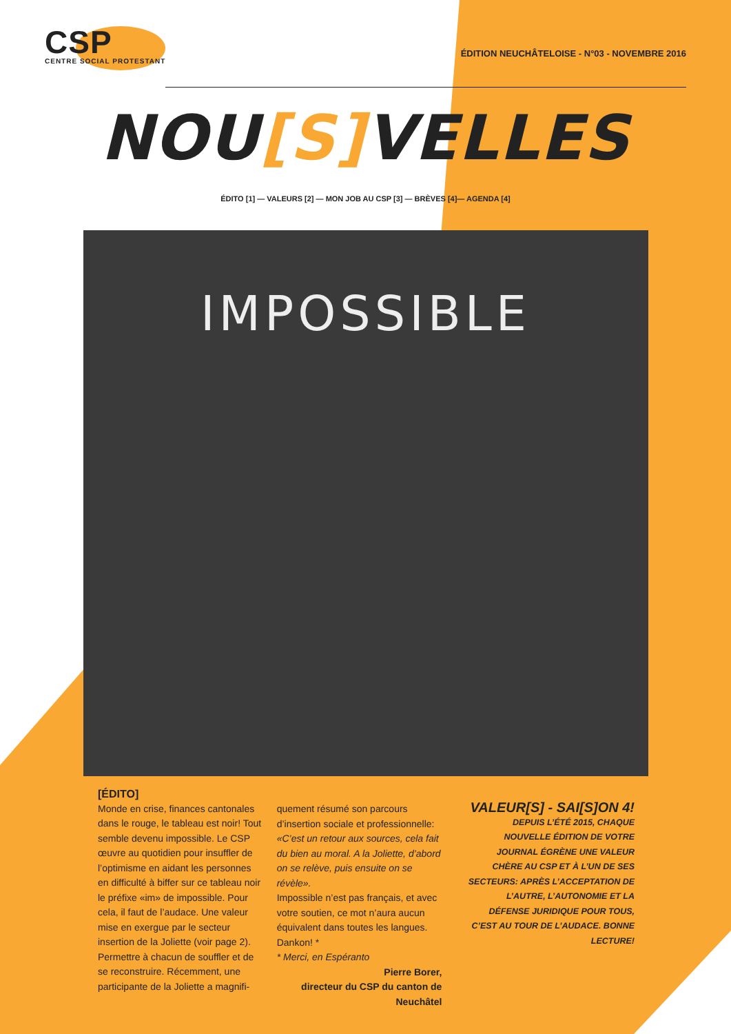CSP
CENTRE SOCIAL PROTESTANT
ÉDITION NEUCHÂTELOISE - N°03 - NOVEMBRE 2016
NOU[S] VELLES
ÉDITO [1] — VALEURS [2] — MON JOB AU CSP [3] — BRÈVES [4]— AGENDA [4]
IMPOSSIBLE
[ÉDITO]
Monde en crise, finances cantonales dans le rouge, le tableau est noir! Tout semble devenu impossible. Le CSP œuvre au quotidien pour insuffler de l’optimisme en aidant les personnes en difficulté à biffer sur ce tableau noir le préfixe «im» de impossible. Pour cela, il faut de l’audace. Une valeur mise en exergue par le secteur insertion de la Joliette (voir page 2). Permettre à chacun de souffler et de se reconstruire. Récemment, une participante de la Joliette a magnifi-
quement résumé son parcours d’insertion sociale et professionnelle: «C’est un retour aux sources, cela fait du bien au moral. A la Joliette, d’abord on se relève, puis ensuite on se révèle».
Impossible n’est pas français, et avec votre soutien, ce mot n’aura aucun équivalent dans toutes les langues. Dankon! *
* Merci, en Espéranto
Pierre Borer,
directeur du CSP du canton de Neuchâtel
VALEUR[S] - SAI[S]ON 4!
DEPUIS L’ÉTÉ 2015, CHAQUE NOUVELLE ÉDITION DE VOTRE JOURNAL ÉGRÈNE UNE VALEUR CHÈRE AU CSP ET À L’UN DE SES SECTEURS: APRÈS L’ACCEPTATION DE L’AUTRE, L’AUTONOMIE ET LA DÉFENSE JURIDIQUE POUR TOUS, C’EST AU TOUR DE L’AUDACE. BONNE LECTURE!